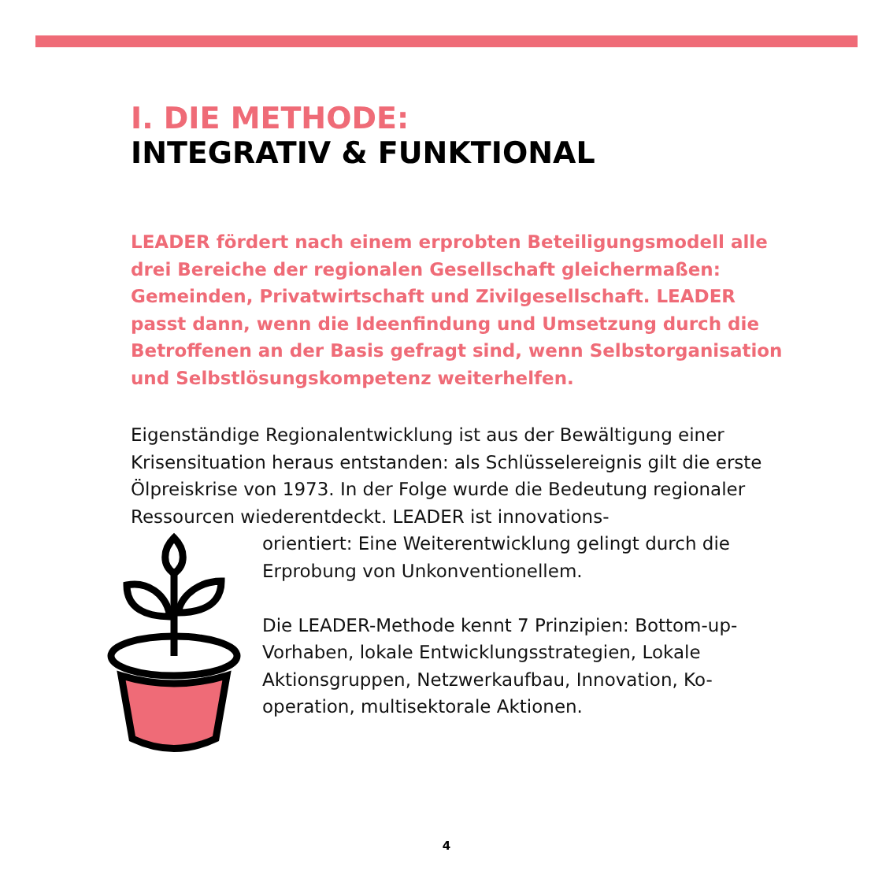I. DIE METHODE:
INTEGRATIV & FUNKTIONAL
LEADER fördert nach einem erprobten Beteiligungsmodell alle drei Bereiche der regionalen Gesellschaft gleichermaßen: Gemeinden, Privatwirtschaft und Zivilgesellschaft. LEADER passt dann, wenn die Ideenfindung und Umsetzung durch die Betroffenen an der Basis gefragt sind, wenn Selbstorganisa­tion und Selbstlösungskompetenz weiterhelfen.
Eigenständige Regionalentwicklung ist aus der Bewältigung einer Krisensituation heraus entstanden: als Schlüsselereignis gilt die erste Ölpreiskrise von 1973. In der Folge wurde die Bedeutung regionaler Ressourcen wiederentdeckt. LEADER ist innovations-
orientiert: Eine Weiterentwicklung gelingt durch die Erprobung von Unkonventionellem.
Die LEADER-Methode kennt 7 Prinzipien: Bottom-up-Vorhaben, lokale Entwicklungsstrategien, Lokale Aktionsgruppen, Netzwerkaufbau, Innovation, Ko-operation, multisektorale Aktionen.
4